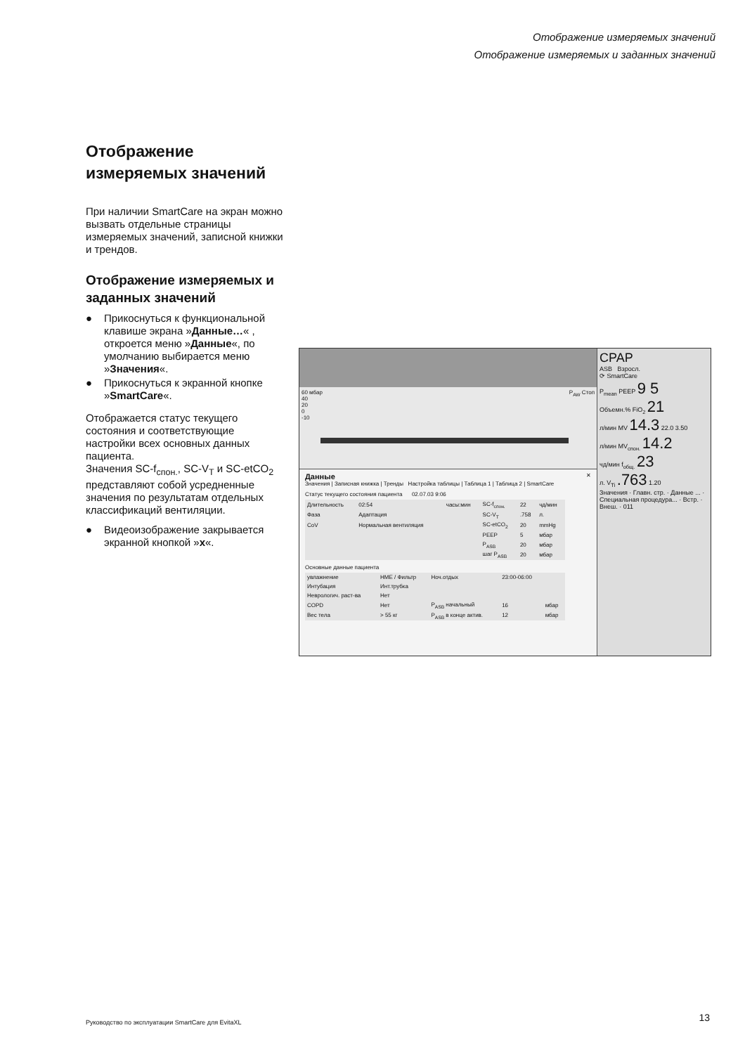Отображение измеряемых значений
Отображение измеряемых и заданных значений
Отображение измеряемых значений
При наличии SmartCare на экран можно вызвать отдельные страницы измеряемых значений, записной книжки и трендов.
Отображение измеряемых и заданных значений
● Прикоснуться к функциональной клавише экрана »Данные…« , откроется меню »Данные«, по умолчанию выбирается меню »Значения«.
● Прикоснуться к экранной кнопке »SmartCare«.
Отображается статус текущего состояния и соответствующие настройки всех основных данных пациента.
Значения SC-f<sub>спон.</sub>, SC-V<sub>T</sub> и SC-etCO<sub>2</sub> представляют собой усредненные значения по результатам отдельных классификаций вентиляции.
● Видеоизображение закрывается экранной кнопкой »x«.
60 мбар P<sub>AW</sub> Стоп
40
20
0
-10
Данные ✕
Значения | Записная книжка | Тренды Настройка таблицы | Таблица 1 | Таблица 2 | SmartCare
Статус текущего состояния пациента 02.07.03 9:06
| Длительность | 02:54 | часы:мин | SC-f<sub>спон.</sub> | 22 | чд/мин |
| Фаза | Адаптация | | SC-V<sub>T</sub> | .758 | л. |
| CoV | Нормальная вентиляция | | SC-etCO<sub>2</sub> | 20 | mmHg |
| | | | PEEP | 5 | мбар |
| | | | P<sub>ASB</sub> | 20 | мбар |
| | | | шаг P<sub>ASB</sub> | 20 | мбар |
Основные данные пациента
| увлажнение | HME / Фильтр | Ноч.отдых | 23:00-06:00 | |
| Интубация | Инт.трубка | | | |
| Неврологич. раст-ва | Нет | | | |
| COPD | Нет | P<sub>ASB</sub> начальный | 16 | мбар |
| Вес тела | > 55 кг | P<sub>ASB</sub> в конце актив. | 12 | мбар |
CPAP
ASB Взросл.
⟳ SmartCare
P<sub>mean</sub> PEEP 9 5
Объемн.% FiO<sub>2</sub> 21
л/мин MV 14.3 22.0 3.50
л/мин MV<sub>спон.</sub> 14.2
чд/мин f<sub>общ.</sub> 23
л. V<sub>Ti</sub> .763 1.20
Значения · Главн. стр. · Данные ... · Специальная процедура... · Встр. · Внеш. · 011
Руководство по эксплуатации SmartCare для EvitaXL
13